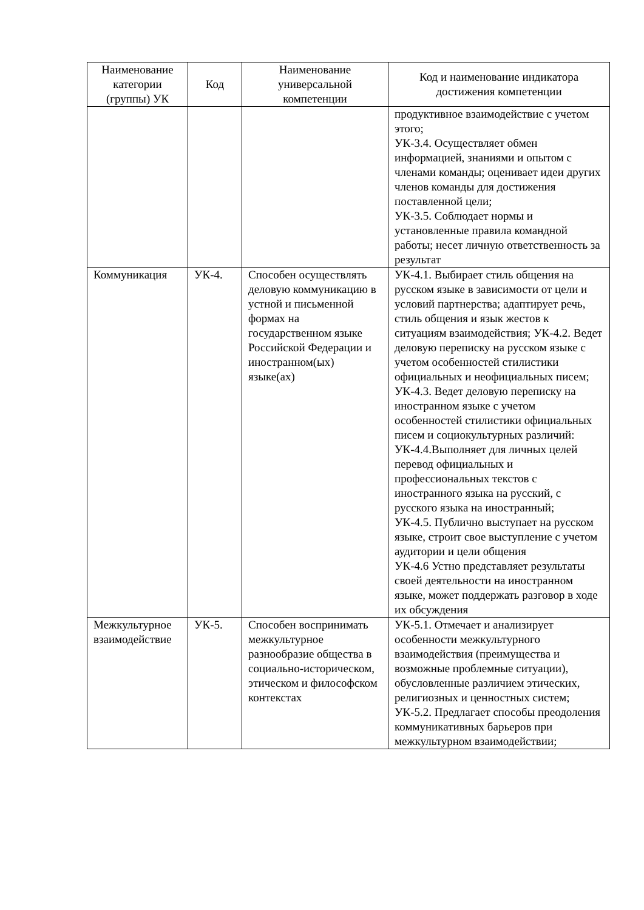| Наименование категории (группы) УК | Код | Наименование универсальной компетенции | Код и наименование индикатора достижения компетенции |
| --- | --- | --- | --- |
| | | | продуктивное взаимодействие с учетом этого; УК-3.4. Осуществляет обмен информацией, знаниями и опытом с членами команды; оценивает идеи других членов команды для достижения поставленной цели; УК-3.5. Соблюдает нормы и установленные правила командной работы; несет личную ответственность за результат |
| Коммуникация | УК-4. | Способен осуществлять деловую коммуникацию в устной и письменной формах на государственном языке Российской Федерации и иностранном(ых) языке(ах) | УК-4.1. Выбирает стиль общения на русском языке в зависимости от цели и условий партнерства; адаптирует речь, стиль общения и язык жестов к ситуациям взаимодействия; УК-4.2. Ведет деловую переписку на русском языке с учетом особенностей стилистики официальных и неофициальных писем; УК-4.3. Ведет деловую переписку на иностранном языке с учетом особенностей стилистики официальных писем и социокультурных различий: УК-4.4.Выполняет для личных целей перевод официальных и профессиональных текстов с иностранного языка на русский, с русского языка на иностранный; УК-4.5. Публично выступает на русском языке, строит свое выступление с учетом аудитории и цели общения УК-4.6 Устно представляет результаты своей деятельности на иностранном языке, может поддержать разговор в ходе их обсуждения |
| Межкультурное взаимодействие | УК-5. | Способен воспринимать межкультурное разнообразие общества в социально-историческом, этическом и философском контекстах | УК-5.1. Отмечает и анализирует особенности межкультурного взаимодействия (преимущества и возможные проблемные ситуации), обусловленные различием этических, религиозных и ценностных систем; УК-5.2. Предлагает способы преодоления коммуникативных барьеров при межкультурном взаимодействии; |